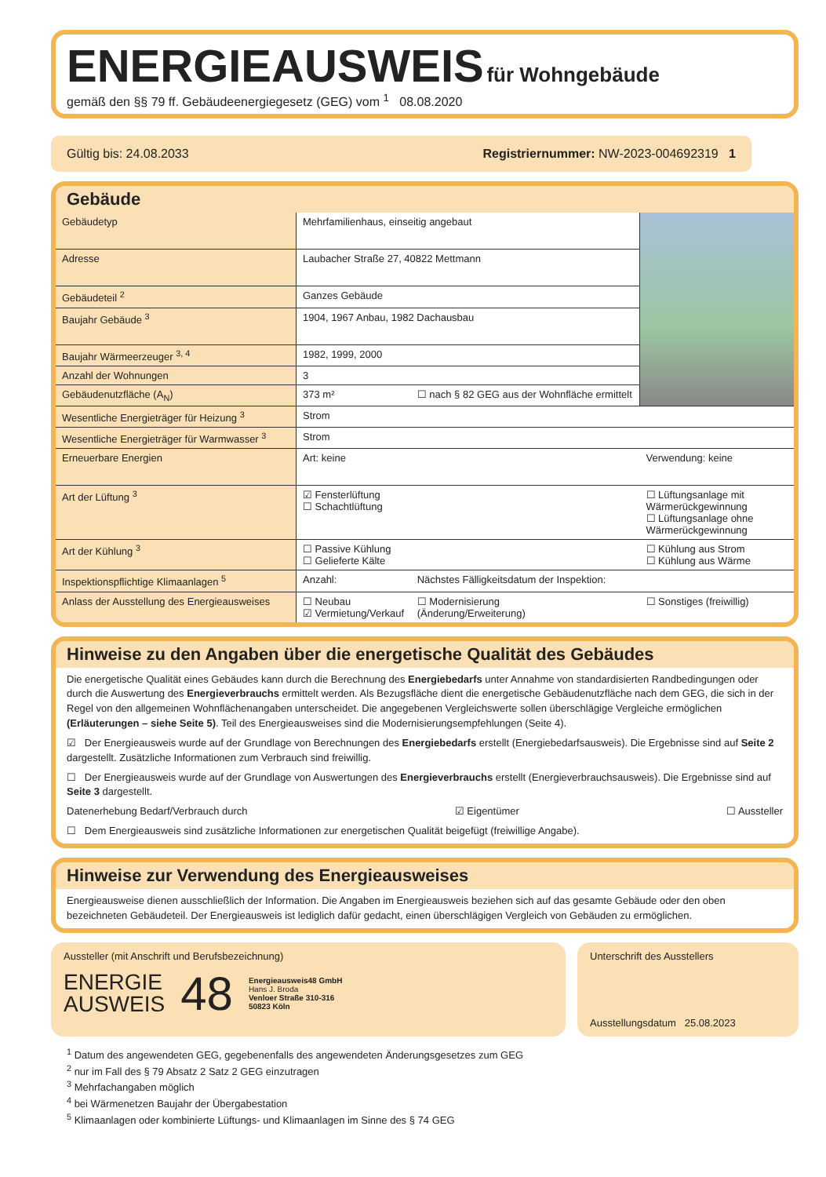ENERGIEAUSWEIS
für Wohngebäude
gemäß den §§ 79 ff. Gebäudeenergiegesetz (GEG) vom <sup>1</sup> 08.08.2020
Gültig bis: 24.08.2033 Registriernummer: NW-2023-004692319 1
Gebäude
| Gebäudetyp | Mehrfamilienhaus, einseitig angebaut | | |
| Adresse | Laubacher Straße 27, 40822 Mettmann | | |
| Gebäudeteil <sup>2</sup> | Ganzes Gebäude | | |
| Baujahr Gebäude <sup>3</sup> | 1904, 1967 Anbau, 1982 Dachausbau | | |
| Baujahr Wärmeerzeuger <sup>3, 4</sup> | 1982, 1999, 2000 | | |
| Anzahl der Wohnungen | 3 | | |
| Gebäudenutzfläche (A<sub>N</sub>) | 373 m² | ☐ nach § 82 GEG aus der Wohnfläche ermittelt | |
| Wesentliche Energieträger für Heizung <sup>3</sup> | Strom | | |
| Wesentliche Energieträger für Warmwasser <sup>3</sup> | Strom | | |
| Erneuerbare Energien | Art: keine | | Verwendung: keine |
| Art der Lüftung <sup>3</sup> | ☑ Fensterlüftung ☐ Schachtlüftung | | ☐ Lüftungsanlage mit Wärmerückgewinnung ☐ Lüftungsanlage ohne Wärmerückgewinnung |
| Art der Kühlung <sup>3</sup> | ☐ Passive Kühlung ☐ Gelieferte Kälte | | ☐ Kühlung aus Strom ☐ Kühlung aus Wärme |
| Inspektionspflichtige Klimaanlagen <sup>5</sup> | Anzahl: | Nächstes Fälligkeitsdatum der Inspektion: | |
| Anlass der Ausstellung des Energieausweises | ☐ Neubau ☑ Vermietung/Verkauf | ☐ Modernisierung (Änderung/Erweiterung) | ☐ Sonstiges (freiwillig) |
Hinweise zu den Angaben über die energetische Qualität des Gebäudes
Die energetische Qualität eines Gebäudes kann durch die Berechnung des Energiebedarfs unter Annahme von standardisierten Randbedingungen oder durch die Auswertung des Energieverbrauchs ermittelt werden. Als Bezugsfläche dient die energetische Gebäudenutzfläche nach dem GEG, die sich in der Regel von den allgemeinen Wohnflächenangaben unterscheidet. Die angegebenen Vergleichswerte sollen überschlägige Vergleiche ermöglichen (Erläuterungen – siehe Seite 5). Teil des Energieausweises sind die Modernisierungsempfehlungen (Seite 4).
☑ Der Energieausweis wurde auf der Grundlage von Berechnungen des Energiebedarfs erstellt (Energiebedarfsausweis). Die Ergebnisse sind auf Seite 2 dargestellt. Zusätzliche Informationen zum Verbrauch sind freiwillig.
☐ Der Energieausweis wurde auf der Grundlage von Auswertungen des Energieverbrauchs erstellt (Energieverbrauchsausweis). Die Ergebnisse sind auf Seite 3 dargestellt.
Datenerhebung Bedarf/Verbrauch durch ☑ Eigentümer ☐ Aussteller
☐ Dem Energieausweis sind zusätzliche Informationen zur energetischen Qualität beigefügt (freiwillige Angabe).
Hinweise zur Verwendung des Energieausweises
Energieausweise dienen ausschließlich der Information. Die Angaben im Energieausweis beziehen sich auf das gesamte Gebäude oder den oben bezeichneten Gebäudeteil. Der Energieausweis ist lediglich dafür gedacht, einen überschlägigen Vergleich von Gebäuden zu ermöglichen.
Aussteller (mit Anschrift und Berufsbezeichnung)
ENERGIE
AUSWEIS
48
Energieausweis48 GmbH
Hans J. Broda
Venloer Straße 310-316
50823 Köln
Unterschrift des Ausstellers
Ausstellungsdatum 25.08.2023
<sup>1</sup> Datum des angewendeten GEG, gegebenenfalls des angewendeten Änderungsgesetzes zum GEG
<sup>2</sup> nur im Fall des § 79 Absatz 2 Satz 2 GEG einzutragen
<sup>3</sup> Mehrfachangaben möglich
<sup>4</sup> bei Wärmenetzen Baujahr der Übergabestation
<sup>5</sup> Klimaanlagen oder kombinierte Lüftungs- und Klimaanlagen im Sinne des § 74 GEG